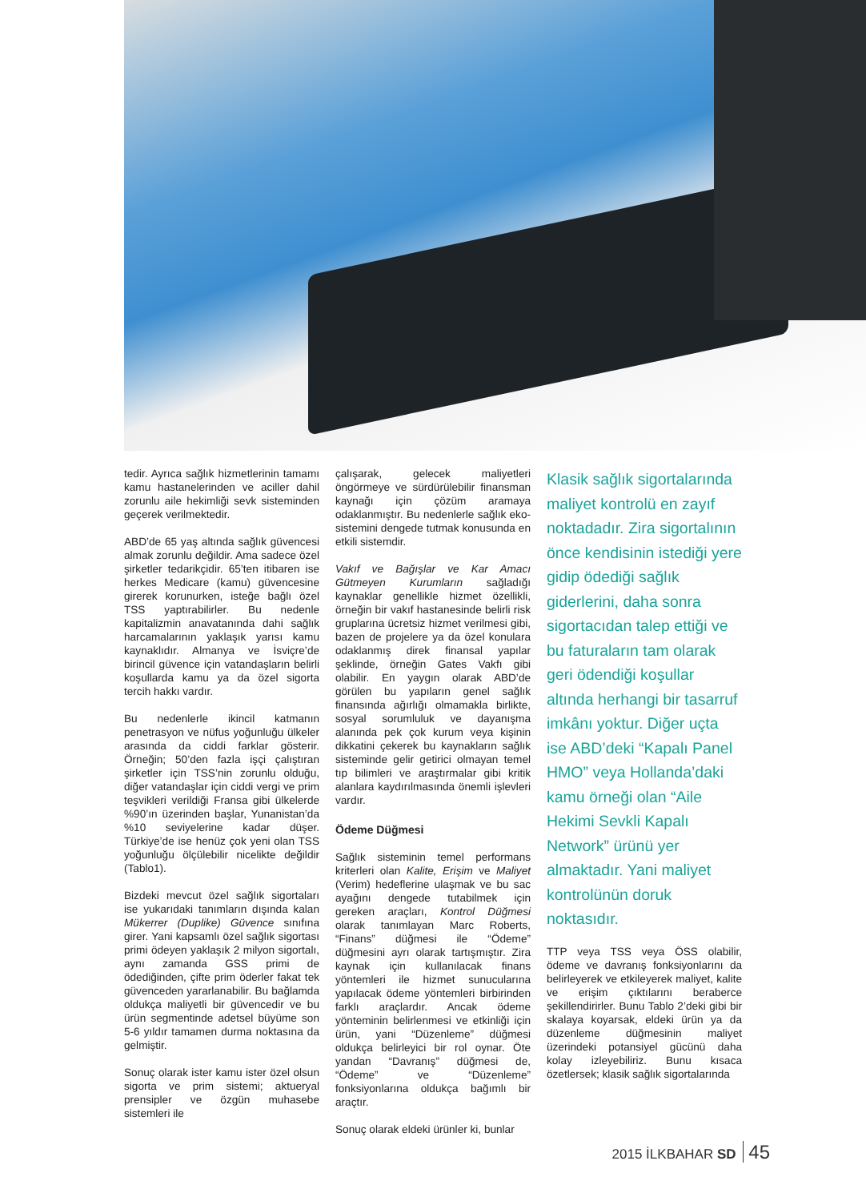tedir. Ayrıca sağlık hizmetlerinin tamamı kamu hastanelerinden ve aciller dahil zorunlu aile hekimliği sevk sisteminden geçerek verilmektedir.
ABD’de 65 yaş altında sağlık güvencesi almak zorunlu değildir. Ama sadece özel şirketler tedarikçidir. 65’ten itibaren ise herkes Medicare (kamu) güvencesine girerek korunurken, isteğe bağlı özel TSS yaptırabilirler. Bu nedenle kapitalizmin anavatanında dahi sağlık harcamalarının yaklaşık yarısı kamu kaynaklıdır. Almanya ve İsviçre’de birincil güvence için vatandaşların belirli koşullarda kamu ya da özel sigorta tercih hakkı vardır.
Bu nedenlerle ikincil katmanın penetrasyon ve nüfus yoğunluğu ülkeler arasında da ciddi farklar gösterir. Örneğin; 50’den fazla işçi çalıştıran şirketler için TSS’nin zorunlu olduğu, diğer vatandaşlar için ciddi vergi ve prim teşvikleri verildiği Fransa gibi ülkelerde %90’ın üzerinden başlar, Yunanistan’da %10 seviyelerine kadar düşer. Türkiye’de ise henüz çok yeni olan TSS yoğunluğu ölçülebilir nicelikte değildir (Tablo1).
Bizdeki mevcut özel sağlık sigortaları ise yukarıdaki tanımların dışında kalan Mükerrer (Duplike) Güvence sınıfına girer. Yani kapsamlı özel sağlık sigortası primi ödeyen yaklaşık 2 milyon sigortalı, aynı zamanda GSS primi de ödediğinden, çifte prim öderler fakat tek güvenceden yararlanabilir. Bu bağlamda oldukça maliyetli bir güvencedir ve bu ürün segmentinde adetsel büyüme son 5-6 yıldır tamamen durma noktasına da gelmiştir.
Sonuç olarak ister kamu ister özel olsun sigorta ve prim sistemi; aktueryal prensipler ve özgün muhasebe sistemleri ile
çalışarak, gelecek maliyetleri öngörmeye ve sürdürülebilir finansman kaynağı için çözüm aramaya odaklanmıştır. Bu nedenlerle sağlık eko-sistemini dengede tutmak konusunda en etkili sistemdir.
Vakıf ve Bağışlar ve Kar Amacı Gütmeyen Kurumların sağladığı kaynaklar genellikle hizmet özellikli, örneğin bir vakıf hastanesinde belirli risk gruplarına ücretsiz hizmet verilmesi gibi, bazen de projelere ya da özel konulara odaklanmış direk finansal yapılar şeklinde, örneğin Gates Vakfı gibi olabilir. En yaygın olarak ABD’de görülen bu yapıların genel sağlık finansında ağırlığı olmamakla birlikte, sosyal sorumluluk ve dayanışma alanında pek çok kurum veya kişinin dikkatini çekerek bu kaynakların sağlık sisteminde gelir getirici olmayan temel tıp bilimleri ve araştırmalar gibi kritik alanlara kaydırılmasında önemli işlevleri vardır.
Ödeme Düğmesi
Sağlık sisteminin temel performans kriterleri olan Kalite, Erişim ve Maliyet (Verim) hedeflerine ulaşmak ve bu sac ayağını dengede tutabilmek için gereken araçları, Kontrol Düğmesi olarak tanımlayan Marc Roberts, “Finans” düğmesi ile “Ödeme” düğmesini ayrı olarak tartışmıştır. Zira kaynak için kullanılacak finans yöntemleri ile hizmet sunucularına yapılacak ödeme yöntemleri birbirinden farklı araçlardır. Ancak ödeme yönteminin belirlenmesi ve etkinliği için ürün, yani “Düzenleme” düğmesi oldukça belirleyici bir rol oynar. Öte yandan “Davranış” düğmesi de, “Ödeme” ve “Düzenleme” fonksiyonlarına oldukça bağımlı bir araçtır.
Sonuç olarak eldeki ürünler ki, bunlar
Klasik sağlık sigortalarında maliyet kontrolü en zayıf noktadadır. Zira sigortalının önce kendisinin istediği yere gidip ödediği sağlık giderlerini, daha sonra sigortacıdan talep ettiği ve bu faturaların tam olarak geri ödendiği koşullar altında herhangi bir tasarruf imkânı yoktur. Diğer uçta ise ABD’deki “Kapalı Panel HMO” veya Hollanda’daki kamu örneği olan “Aile Hekimi Sevkli Kapalı Network” ürünü yer almaktadır. Yani maliyet kontrolünün doruk noktasıdır.
TTP veya TSS veya ÖSS olabilir, ödeme ve davranış fonksiyonlarını da belirleyerek ve etkileyerek maliyet, kalite ve erişim çıktılarını beraberce şekillendirirler. Bunu Tablo 2’deki gibi bir skalaya koyarsak, eldeki ürün ya da düzenleme düğmesinin maliyet üzerindeki potansiyel gücünü daha kolay izleyebiliriz. Bunu kısaca özetlersek; klasik sağlık sigortalarında
2015 İLKBAHAR SD 45